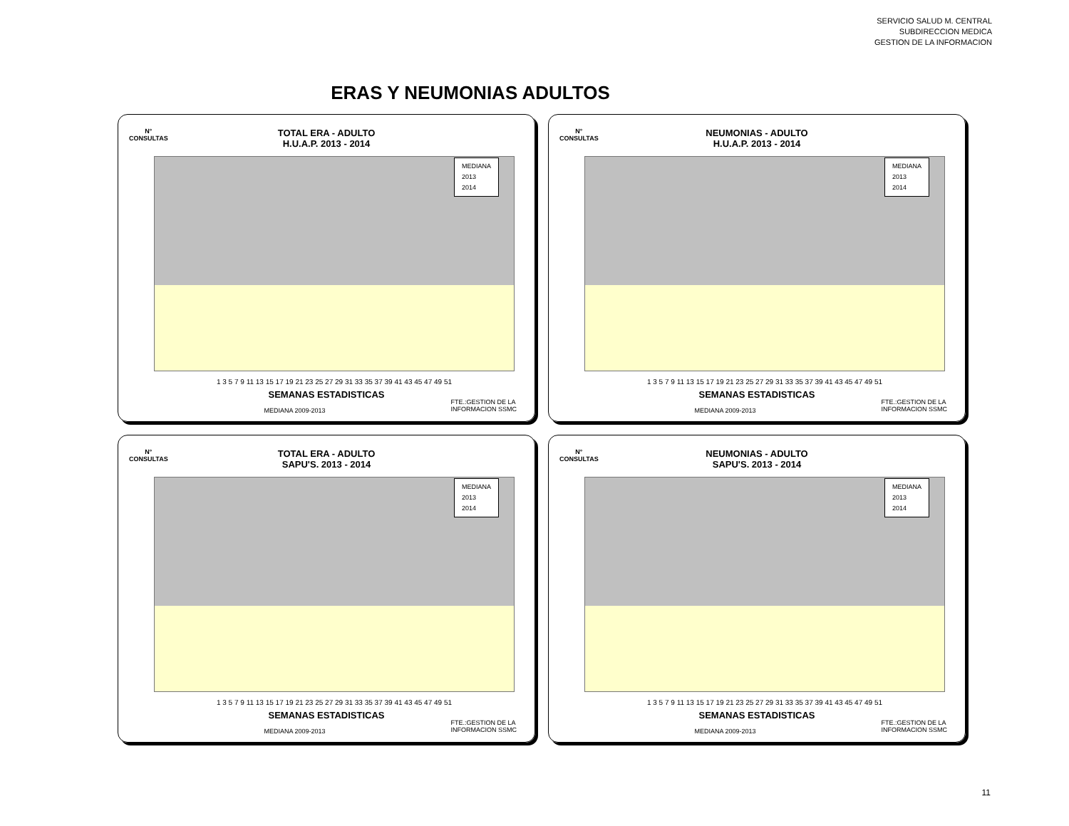SERVICIO SALUD M. CENTRAL
SUBDIRECCION MEDICA
GESTION DE LA INFORMACION
ERAS Y NEUMONIAS ADULTOS
N°
CONSULTAS
TOTAL ERA - ADULTO
H.U.A.P. 2013 - 2014
MEDIANA
2013
2014
1 3 5 7 9 11 13 15 17 19 21 23 25 27 29 31 33 35 37 39 41 43 45 47 49 51
SEMANAS ESTADISTICAS
MEDIANA 2009-2013
FTE.:GESTION DE LA
INFORMACION SSMC
N°
CONSULTAS
NEUMONIAS - ADULTO
H.U.A.P. 2013 - 2014
MEDIANA
2013
2014
1 3 5 7 9 11 13 15 17 19 21 23 25 27 29 31 33 35 37 39 41 43 45 47 49 51
SEMANAS ESTADISTICAS
MEDIANA 2009-2013
FTE.:GESTION DE LA
INFORMACION SSMC
N°
CONSULTAS
TOTAL ERA - ADULTO
SAPU'S. 2013 - 2014
MEDIANA
2013
2014
1 3 5 7 9 11 13 15 17 19 21 23 25 27 29 31 33 35 37 39 41 43 45 47 49 51
SEMANAS ESTADISTICAS
MEDIANA 2009-2013
FTE.:GESTION DE LA
INFORMACION SSMC
N°
CONSULTAS
NEUMONIAS - ADULTO
SAPU'S. 2013 - 2014
MEDIANA
2013
2014
1 3 5 7 9 11 13 15 17 19 21 23 25 27 29 31 33 35 37 39 41 43 45 47 49 51
SEMANAS ESTADISTICAS
MEDIANA 2009-2013
FTE.:GESTION DE LA
INFORMACION SSMC
11